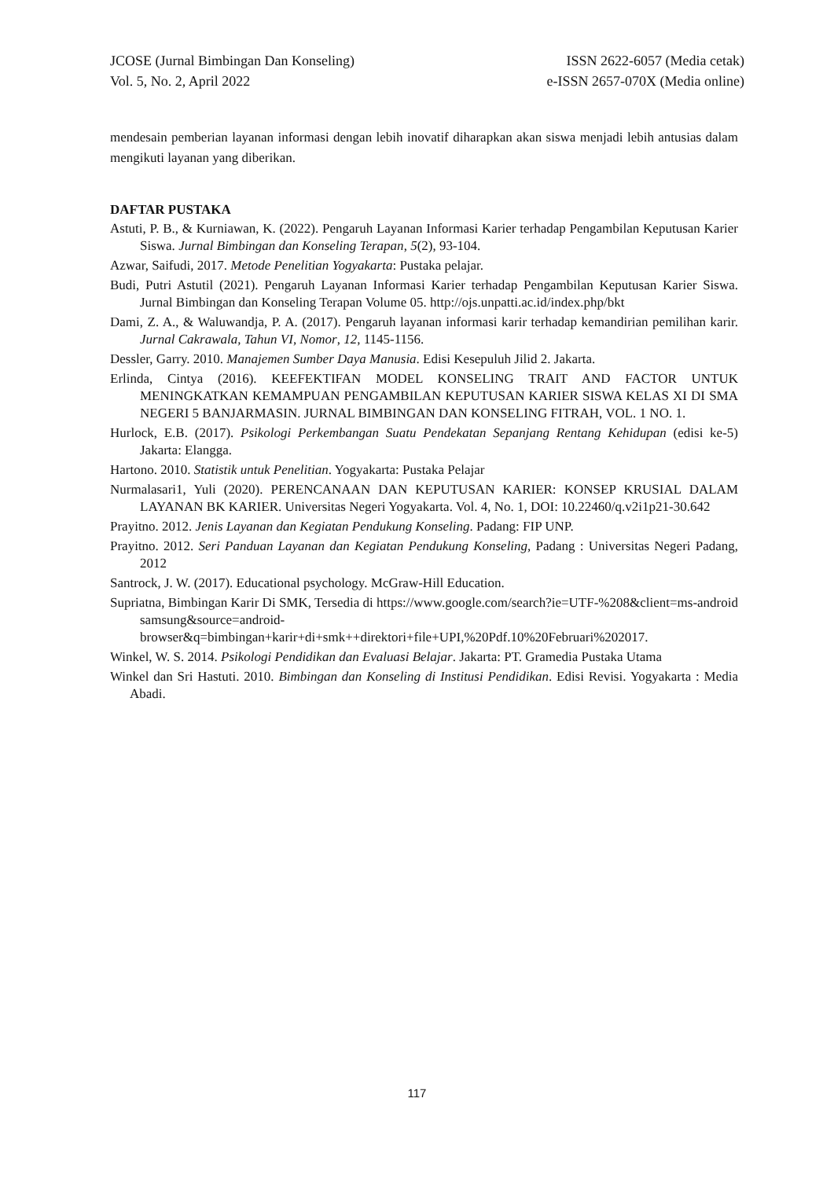JCOSE (Jurnal Bimbingan Dan Konseling)
Vol. 5, No. 2, April 2022
ISSN 2622-6057 (Media cetak)
e-ISSN 2657-070X (Media online)
mendesain pemberian layanan informasi dengan lebih inovatif diharapkan akan siswa menjadi lebih antusias dalam mengikuti layanan yang diberikan.
DAFTAR PUSTAKA
Astuti, P. B., & Kurniawan, K. (2022). Pengaruh Layanan Informasi Karier terhadap Pengambilan Keputusan Karier Siswa. Jurnal Bimbingan dan Konseling Terapan, 5(2), 93-104.
Azwar, Saifudi, 2017. Metode Penelitian Yogyakarta: Pustaka pelajar.
Budi, Putri Astutil (2021). Pengaruh Layanan Informasi Karier terhadap Pengambilan Keputusan Karier Siswa. Jurnal Bimbingan dan Konseling Terapan Volume 05. http://ojs.unpatti.ac.id/index.php/bkt
Dami, Z. A., & Waluwandja, P. A. (2017). Pengaruh layanan informasi karir terhadap kemandirian pemilihan karir. Jurnal Cakrawala, Tahun VI, Nomor, 12, 1145-1156.
Dessler, Garry. 2010. Manajemen Sumber Daya Manusia. Edisi Kesepuluh Jilid 2. Jakarta.
Erlinda, Cintya (2016). KEEFEKTIFAN MODEL KONSELING TRAIT AND FACTOR UNTUK MENINGKATKAN KEMAMPUAN PENGAMBILAN KEPUTUSAN KARIER SISWA KELAS XI DI SMA NEGERI 5 BANJARMASIN. JURNAL BIMBINGAN DAN KONSELING FITRAH, VOL. 1 NO. 1.
Hurlock, E.B. (2017). Psikologi Perkembangan Suatu Pendekatan Sepanjang Rentang Kehidupan (edisi ke-5) Jakarta: Elangga.
Hartono. 2010. Statistik untuk Penelitian. Yogyakarta: Pustaka Pelajar
Nurmalasari1, Yuli (2020). PERENCANAAN DAN KEPUTUSAN KARIER: KONSEP KRUSIAL DALAM LAYANAN BK KARIER. Universitas Negeri Yogyakarta. Vol. 4, No. 1, DOI: 10.22460/q.v2i1p21-30.642
Prayitno. 2012. Jenis Layanan dan Kegiatan Pendukung Konseling. Padang: FIP UNP.
Prayitno. 2012. Seri Panduan Layanan dan Kegiatan Pendukung Konseling, Padang : Universitas Negeri Padang, 2012
Santrock, J. W. (2017). Educational psychology. McGraw-Hill Education.
Supriatna, Bimbingan Karir Di SMK, Tersedia di https://www.google.com/search?ie=UTF-%208&client=ms-android samsung&source=android-browser&q=bimbingan+karir+di+smk++direktori+file+UPI,%20Pdf.10%20Februari%202017.
Winkel, W. S. 2014. Psikologi Pendidikan dan Evaluasi Belajar. Jakarta: PT. Gramedia Pustaka Utama
Winkel dan Sri Hastuti. 2010. Bimbingan dan Konseling di Institusi Pendidikan. Edisi Revisi. Yogyakarta : Media Abadi.
117